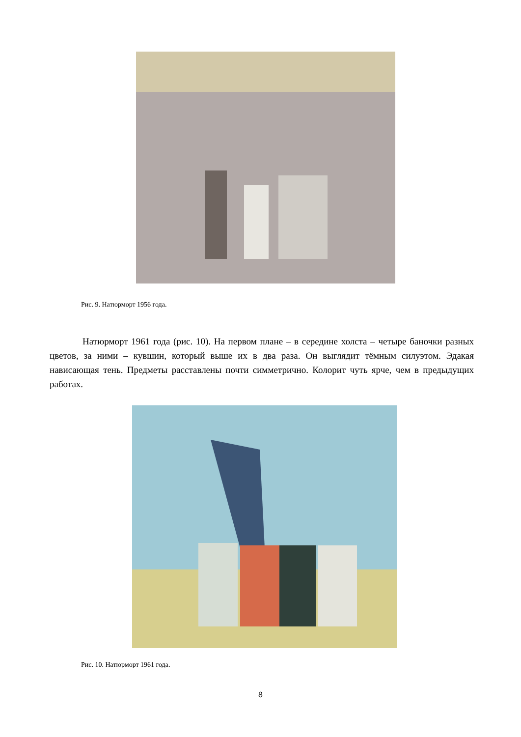Рис. 9. Натюрморт 1956 года.
Натюрморт 1961 года (рис. 10). На первом плане – в середине холста – четыре баночки разных цветов, за ними – кувшин, который выше их в два раза. Он выглядит тёмным силуэтом. Эдакая нависающая тень. Предметы расставлены почти симметрично. Колорит чуть ярче, чем в предыдущих работах.
Рис. 10. Натюрморт 1961 года.
8